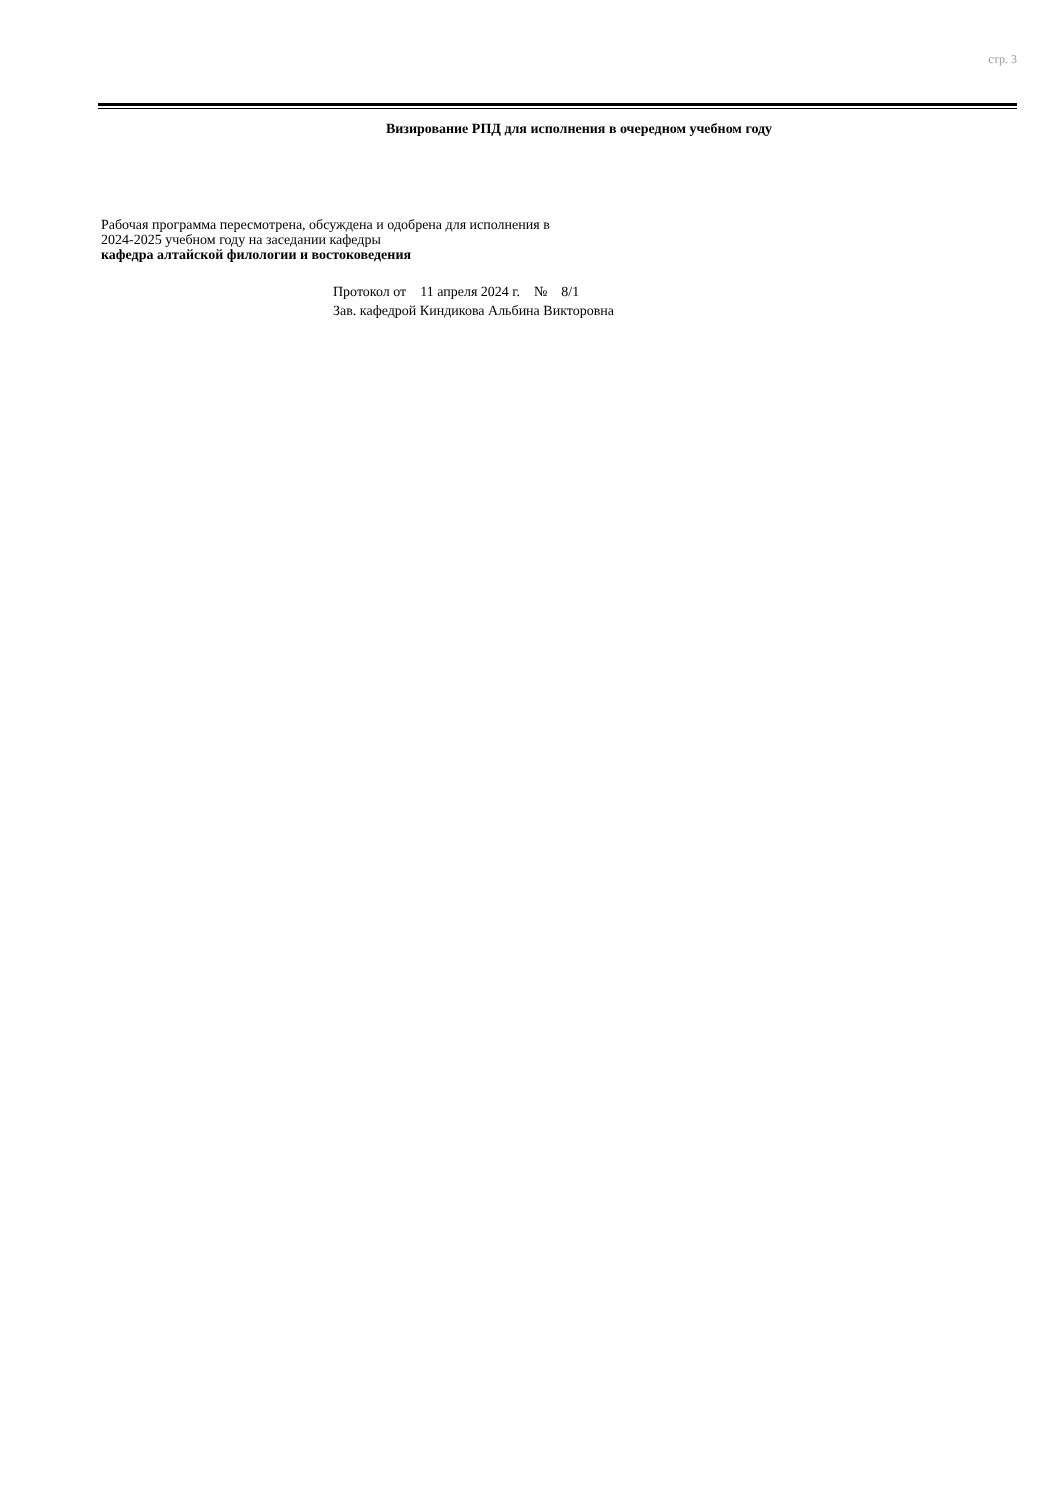стр. 3
Визирование РПД для исполнения в очередном учебном году
Рабочая программа пересмотрена, обсуждена и одобрена для исполнения в 2024-2025 учебном году на заседании кафедры
кафедра алтайской филологии и востоковедения
Протокол от 11 апреля 2024 г. № 8/1
Зав. кафедрой Киндикова Альбина Викторовна